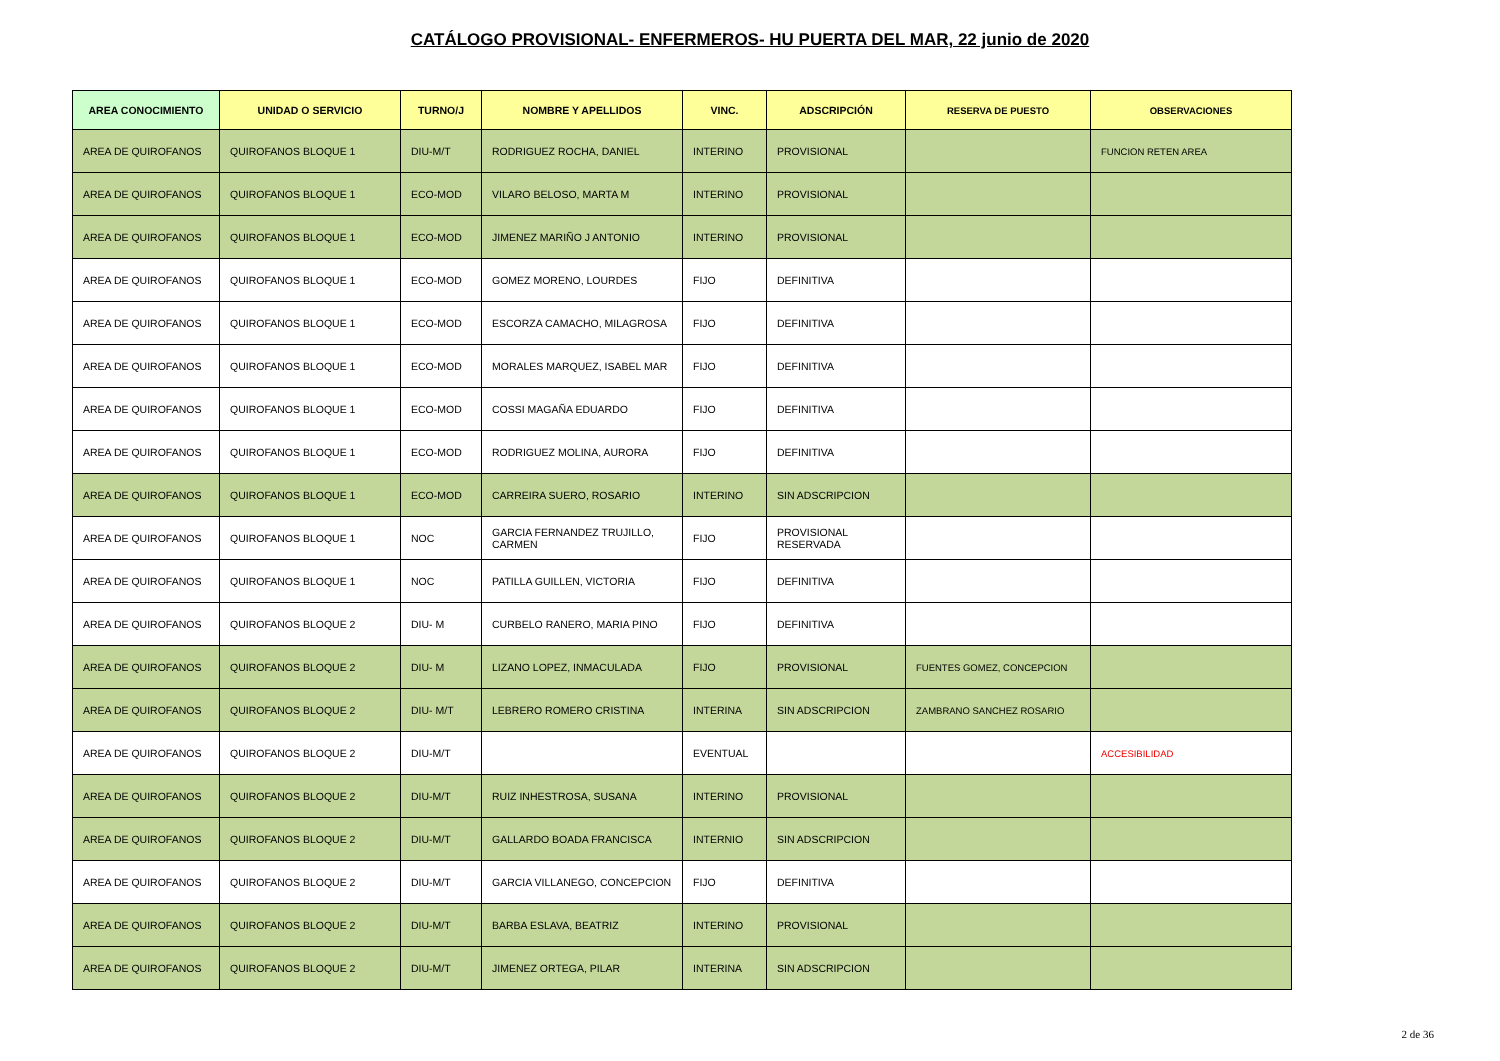CATÁLOGO PROVISIONAL- ENFERMEROS- HU PUERTA DEL MAR, 22 junio de 2020
| AREA CONOCIMIENTO | UNIDAD O SERVICIO | TURNO/J | NOMBRE Y APELLIDOS | VINC. | ADSCRIPCIÓN | RESERVA DE PUESTO | OBSERVACIONES |
| --- | --- | --- | --- | --- | --- | --- | --- |
| AREA DE QUIROFANOS | QUIROFANOS BLOQUE 1 | DIU-M/T | RODRIGUEZ ROCHA, DANIEL | INTERINO | PROVISIONAL | | FUNCION RETEN AREA |
| AREA DE QUIROFANOS | QUIROFANOS BLOQUE 1 | ECO-MOD | VILARO BELOSO, MARTA M | INTERINO | PROVISIONAL | | |
| AREA DE QUIROFANOS | QUIROFANOS BLOQUE 1 | ECO-MOD | JIMENEZ MARIÑO J ANTONIO | INTERINO | PROVISIONAL | | |
| AREA DE QUIROFANOS | QUIROFANOS BLOQUE 1 | ECO-MOD | GOMEZ MORENO, LOURDES | FIJO | DEFINITIVA | | |
| AREA DE QUIROFANOS | QUIROFANOS BLOQUE 1 | ECO-MOD | ESCORZA CAMACHO, MILAGROSA | FIJO | DEFINITIVA | | |
| AREA DE QUIROFANOS | QUIROFANOS BLOQUE 1 | ECO-MOD | MORALES MARQUEZ, ISABEL MAR | FIJO | DEFINITIVA | | |
| AREA DE QUIROFANOS | QUIROFANOS BLOQUE 1 | ECO-MOD | COSSI MAGAÑA EDUARDO | FIJO | DEFINITIVA | | |
| AREA DE QUIROFANOS | QUIROFANOS BLOQUE 1 | ECO-MOD | RODRIGUEZ MOLINA, AURORA | FIJO | DEFINITIVA | | |
| AREA DE QUIROFANOS | QUIROFANOS BLOQUE 1 | ECO-MOD | CARREIRA SUERO, ROSARIO | INTERINO | SIN ADSCRIPCION | | |
| AREA DE QUIROFANOS | QUIROFANOS BLOQUE 1 | NOC | GARCIA FERNANDEZ TRUJILLO, CARMEN | FIJO | PROVISIONAL RESERVADA | | |
| AREA DE QUIROFANOS | QUIROFANOS BLOQUE 1 | NOC | PATILLA GUILLEN, VICTORIA | FIJO | DEFINITIVA | | |
| AREA DE QUIROFANOS | QUIROFANOS BLOQUE 2 | DIU- M | CURBELO RANERO, MARIA PINO | FIJO | DEFINITIVA | | |
| AREA DE QUIROFANOS | QUIROFANOS BLOQUE 2 | DIU- M | LIZANO LOPEZ, INMACULADA | FIJO | PROVISIONAL | FUENTES GOMEZ, CONCEPCION | |
| AREA DE QUIROFANOS | QUIROFANOS BLOQUE 2 | DIU- M/T | LEBRERO ROMERO CRISTINA | INTERINA | SIN ADSCRIPCION | ZAMBRANO SANCHEZ ROSARIO | |
| AREA DE QUIROFANOS | QUIROFANOS BLOQUE 2 | DIU-M/T | | EVENTUAL | | | ACCESIBILIDAD |
| AREA DE QUIROFANOS | QUIROFANOS BLOQUE 2 | DIU-M/T | RUIZ INHESTROSA, SUSANA | INTERINO | PROVISIONAL | | |
| AREA DE QUIROFANOS | QUIROFANOS BLOQUE 2 | DIU-M/T | GALLARDO BOADA FRANCISCA | INTERNIO | SIN ADSCRIPCION | | |
| AREA DE QUIROFANOS | QUIROFANOS BLOQUE 2 | DIU-M/T | GARCIA VILLANEGO, CONCEPCION | FIJO | DEFINITIVA | | |
| AREA DE QUIROFANOS | QUIROFANOS BLOQUE 2 | DIU-M/T | BARBA ESLAVA, BEATRIZ | INTERINO | PROVISIONAL | | |
| AREA DE QUIROFANOS | QUIROFANOS BLOQUE 2 | DIU-M/T | JIMENEZ ORTEGA, PILAR | INTERINA | SIN ADSCRIPCION | | |
2 de 36